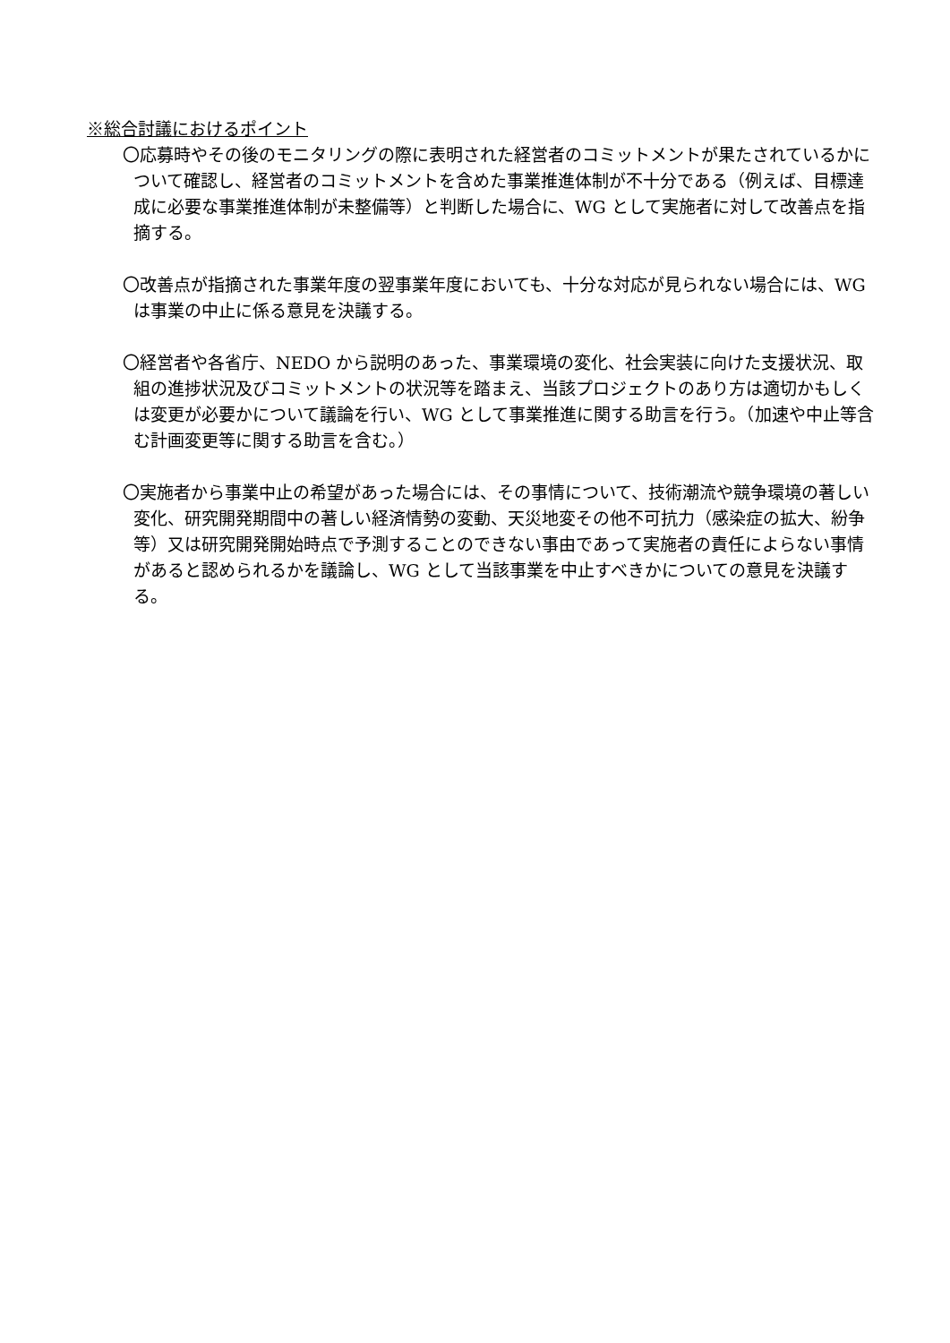※総合討議におけるポイント
〇応募時やその後のモニタリングの際に表明された経営者のコミットメントが果たされているかについて確認し、経営者のコミットメントを含めた事業推進体制が不十分である（例えば、目標達成に必要な事業推進体制が未整備等）と判断した場合に、WG として実施者に対して改善点を指摘する。
〇改善点が指摘された事業年度の翌事業年度においても、十分な対応が見られない場合には、WG は事業の中止に係る意見を決議する。
〇経営者や各省庁、NEDO から説明のあった、事業環境の変化、社会実装に向けた支援状況、取組の進捗状況及びコミットメントの状況等を踏まえ、当該プロジェクトのあり方は適切かもしくは変更が必要かについて議論を行い、WG として事業推進に関する助言を行う。（加速や中止等含む計画変更等に関する助言を含む。）
〇実施者から事業中止の希望があった場合には、その事情について、技術潮流や競争環境の著しい変化、研究開発期間中の著しい経済情勢の変動、天災地変その他不可抗力（感染症の拡大、紛争等）又は研究開発開始時点で予測することのできない事由であって実施者の責任によらない事情があると認められるかを議論し、WG として当該事業を中止すべきかについての意見を決議する。